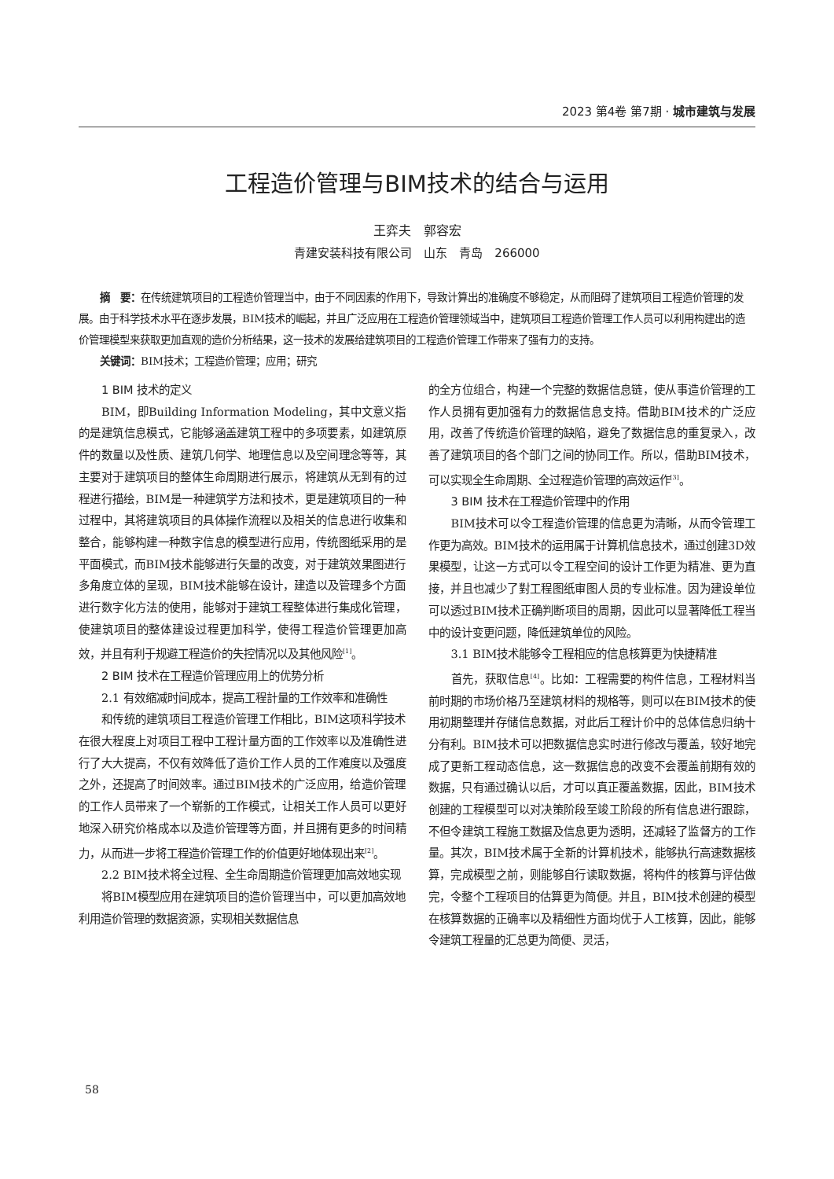2023 第4卷 第7期 · 城市建筑与发展
工程造价管理与BIM技术的结合与运用
王弈夫　郭容宏
青建安装科技有限公司　山东　青岛　266000
摘　要：在传统建筑项目的工程造价管理当中，由于不同因素的作用下，导致计算出的准确度不够稳定，从而阻碍了建筑项目工程造价管理的发展。由于科学技术水平在逐步发展，BIM技术的崛起，并且广泛应用在工程造价管理领域当中，建筑项目工程造价管理工作人员可以利用构建出的造价管理模型来获取更加直观的造价分析结果，这一技术的发展给建筑项目的工程造价管理工作带来了强有力的支持。
关键词：BIM技术；工程造价管理；应用；研究
1 BIM 技术的定义
BIM，即Building Information Modeling，其中文意义指的是建筑信息模式，它能够涵盖建筑工程中的多项要素，如建筑原件的数量以及性质、建筑几何学、地理信息以及空间理念等等，其主要对于建筑项目的整体生命周期进行展示，将建筑从无到有的过程进行描绘，BIM是一种建筑学方法和技术，更是建筑项目的一种过程中，其将建筑项目的具体操作流程以及相关的信息进行收集和整合，能够构建一种数字信息的模型进行应用，传统图纸采用的是平面模式，而BIM技术能够进行矢量的改变，对于建筑效果图进行多角度立体的呈现，BIM技术能够在设计，建造以及管理多个方面进行数字化方法的使用，能够对于建筑工程整体进行集成化管理，使建筑项目的整体建设过程更加科学，使得工程造价管理更加高效，并且有利于规避工程造价的失控情况以及其他风险<sup>[1]</sup>。
2 BIM 技术在工程造价管理应用上的优势分析
2.1 有效缩减时间成本，提高工程計量的工作效率和准确性
和传统的建筑项目工程造价管理工作相比，BIM这项科学技术在很大程度上对项目工程中工程计量方面的工作效率以及准确性进行了大大提高，不仅有效降低了造价工作人员的工作难度以及强度之外，还提高了时间效率。通过BIM技术的广泛应用，给造价管理的工作人员带来了一个崭新的工作模式，让相关工作人员可以更好地深入研究价格成本以及造价管理等方面，并且拥有更多的时间精力，从而进一步将工程造价管理工作的价值更好地体现出来<sup>[2]</sup>。
2.2 BIM技术将全过程、全生命周期造价管理更加高效地实现
将BIM模型应用在建筑项目的造价管理当中，可以更加高效地利用造价管理的数据资源，实现相关数据信息
的全方位组合，构建一个完整的数据信息链，使从事造价管理的工作人员拥有更加强有力的数据信息支持。借助BIM技术的广泛应用，改善了传统造价管理的缺陷，避免了数据信息的重复录入，改善了建筑项目的各个部门之间的协同工作。所以，借助BIM技术，可以实现全生命周期、全过程造价管理的高效运作<sup>[3]</sup>。
3 BIM 技术在工程造价管理中的作用
BIM技术可以令工程造价管理的信息更为清晰，从而令管理工作更为高效。BIM技术的运用属于计算机信息技术，通过创建3D效果模型，让这一方式可以令工程空间的设计工作更为精准、更为直接，并且也减少了對工程图纸审图人员的专业标准。因为建设单位可以透过BIM技术正确判断项目的周期，因此可以显著降低工程当中的设计变更问题，降低建筑单位的风险。
3.1 BIM技术能够令工程相应的信息核算更为快捷精准
首先，获取信息<sup>[4]</sup>。比如：工程需要的构件信息，工程材料当前时期的市场价格乃至建筑材料的规格等，则可以在BIM技术的使用初期整理并存储信息数据，对此后工程计价中的总体信息归纳十分有利。BIM技术可以把数据信息实时进行修改与覆盖，较好地完成了更新工程动态信息，这一数据信息的改变不会覆盖前期有效的数据，只有通过确认以后，才可以真正覆盖数据，因此，BIM技术创建的工程模型可以对决策阶段至竣工阶段的所有信息进行跟踪，不但令建筑工程施工数据及信息更为透明，还减轻了监督方的工作量。其次，BIM技术属于全新的计算机技术，能够执行高速数据核算，完成模型之前，则能够自行读取数据，将构件的核算与评估做完，令整个工程项目的估算更为简便。并且，BIM技术创建的模型在核算数据的正确率以及精细性方面均优于人工核算，因此，能够令建筑工程量的汇总更为简便、灵活，
58